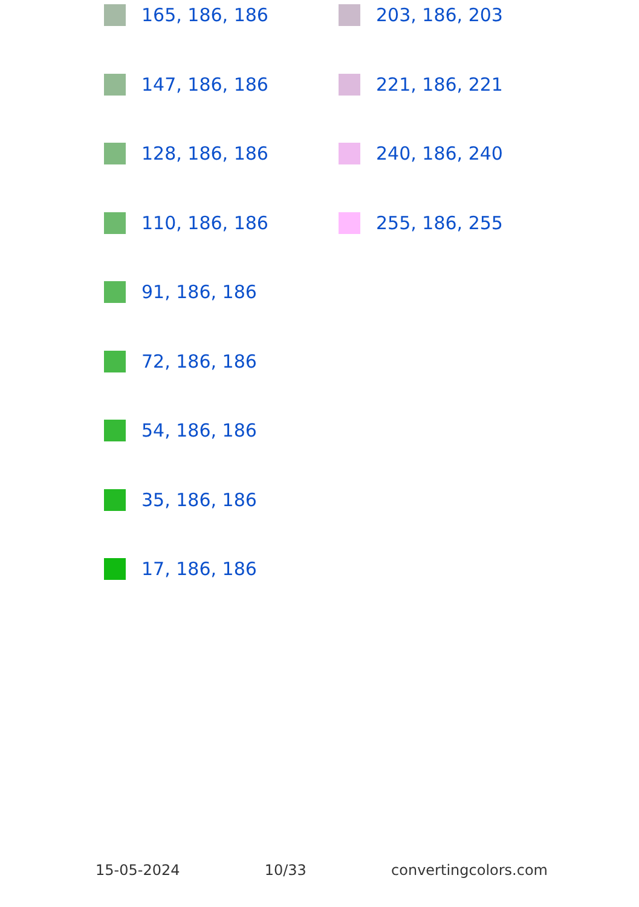165, 186, 186
147, 186, 186
128, 186, 186
110, 186, 186
91, 186, 186
72, 186, 186
54, 186, 186
35, 186, 186
17, 186, 186
203, 186, 203
221, 186, 221
240, 186, 240
255, 186, 255
15-05-2024 10/33 convertingcolors.com